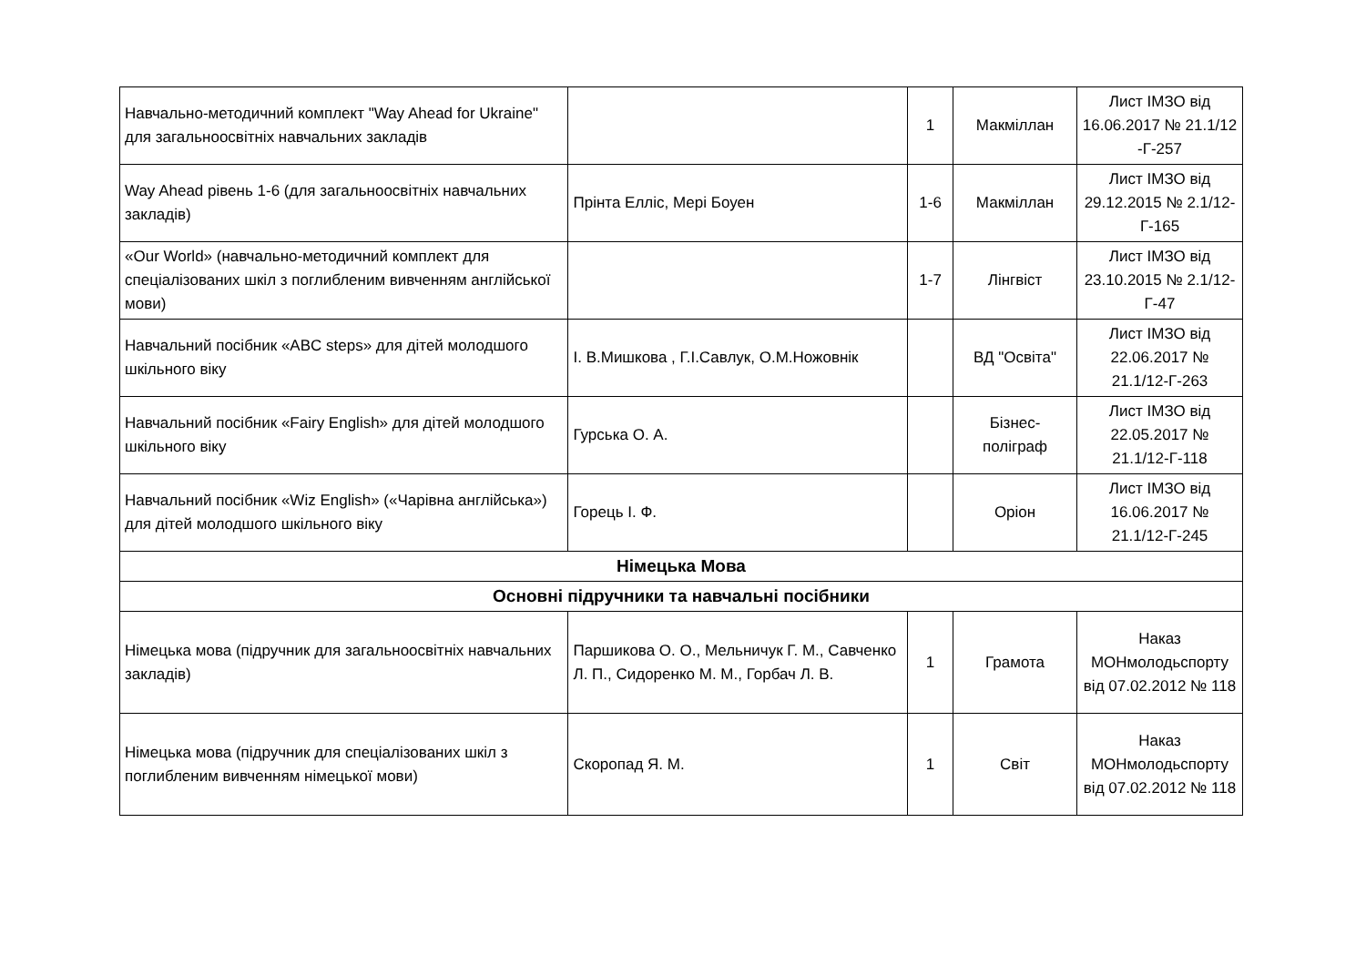| Навчально-методичний комплект "Way Ahead for Ukraine" для загальноосвітніх навчальних закладів | | 1 | Макміллан | Лист ІМЗО від 16.06.2017 № 21.1/12 -Г-257 |
| Way Ahead рівень 1-6 (для загальноосвітніх навчальних закладів) | Прінта Елліс, Мері Боуен | 1-6 | Макміллан | Лист ІМЗО від 29.12.2015 № 2.1/12-Г-165 |
| «Our World» (навчально-методичний комплект для спеціалізованих шкіл з поглибленим вивченням англійської мови) | | 1-7 | Лінгвіст | Лист ІМЗО від 23.10.2015 № 2.1/12-Г-47 |
| Навчальний посібник «ABC steps» для дітей молодшого шкільного віку | І. В.Мишкова , Г.І.Савлук, О.М.Ножовнік | | ВД "Освіта" | Лист ІМЗО від 22.06.2017 № 21.1/12-Г-263 |
| Навчальний посібник «Fairy English» для дітей молодшого шкільного віку | Гурська О. А. | | Бізнес-поліграф | Лист ІМЗО від 22.05.2017 № 21.1/12-Г-118 |
| Навчальний посібник «Wiz English» («Чарівна англійська») для дітей молодшого шкільного віку | Горець І. Ф. | | Оріон | Лист ІМЗО від 16.06.2017 № 21.1/12-Г-245 |
| Німецька Мова | | | | |
| Основні підручники та навчальні посібники | | | | |
| Німецька мова (підручник для загальноосвітніх навчальних закладів) | Паршикова О. О., Мельничук Г. М., Савченко Л. П., Сидоренко М. М., Горбач Л. В. | 1 | Грамота | Наказ МОНмолодьспорту від 07.02.2012 № 118 |
| Німецька мова (підручник для спеціалізованих шкіл з поглибленим вивченням німецької мови) | Скоропад Я. М. | 1 | Світ | Наказ МОНмолодьспорту від 07.02.2012 № 118 |